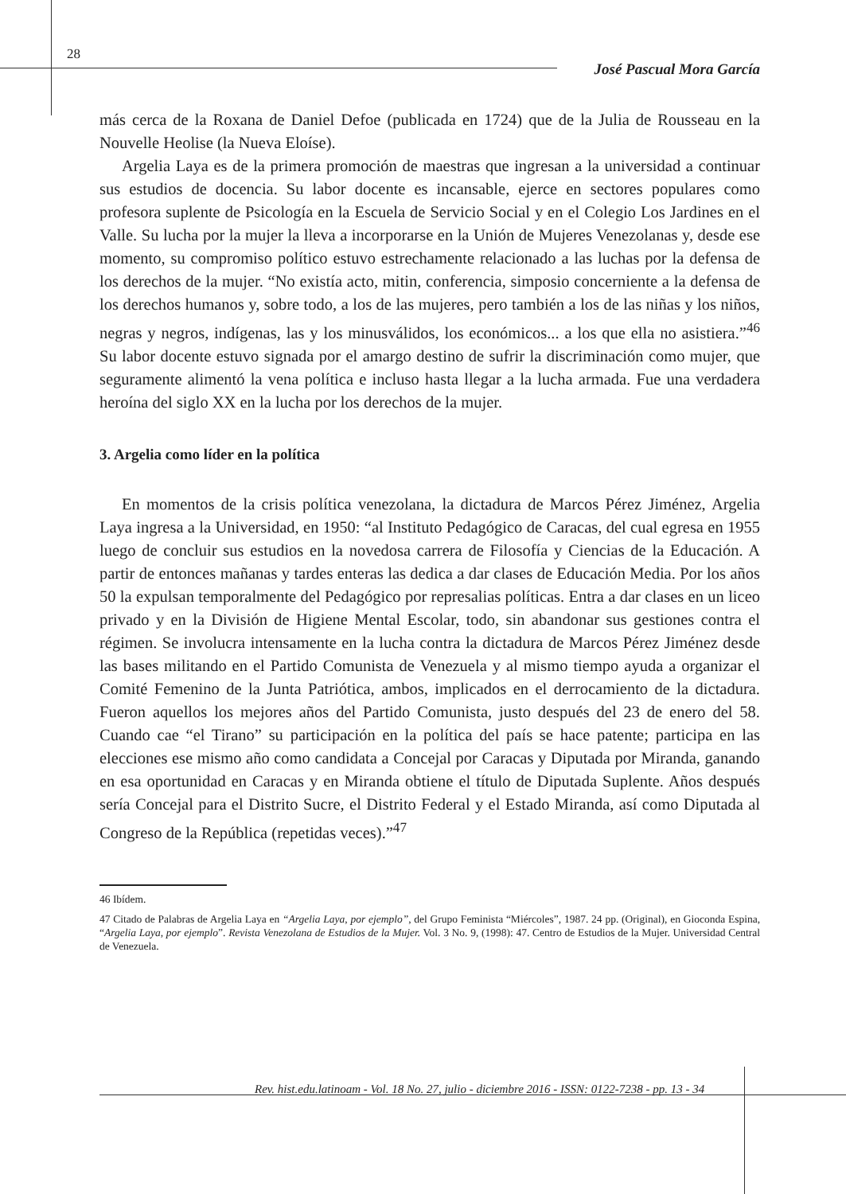28
José Pascual Mora García
más cerca de la Roxana de Daniel Defoe (publicada en 1724) que de la Julia de Rousseau en la Nouvelle Heolise (la Nueva Eloíse).
Argelia Laya es de la primera promoción de maestras que ingresan a la universidad a continuar sus estudios de docencia. Su labor docente es incansable, ejerce en sectores populares como profesora suplente de Psicología en la Escuela de Servicio Social y en el Colegio Los Jardines en el Valle. Su lucha por la mujer la lleva a incorporarse en la Unión de Mujeres Venezolanas y, desde ese momento, su compromiso político estuvo estrechamente relacionado a las luchas por la defensa de los derechos de la mujer. “No existía acto, mitin, conferencia, simposio concerniente a la defensa de los derechos humanos y, sobre todo, a los de las mujeres, pero también a los de las niñas y los niños, negras y negros, indígenas, las y los minusválidos, los económicos... a los que ella no asistiera.”<sup>46</sup> Su labor docente estuvo signada por el amargo destino de sufrir la discriminación como mujer, que seguramente alimentó la vena política e incluso hasta llegar a la lucha armada. Fue una verdadera heroína del siglo XX en la lucha por los derechos de la mujer.
3. Argelia como líder en la política
En momentos de la crisis política venezolana, la dictadura de Marcos Pérez Jiménez, Argelia Laya ingresa a la Universidad, en 1950: “al Instituto Pedagógico de Caracas, del cual egresa en 1955 luego de concluir sus estudios en la novedosa carrera de Filosofía y Ciencias de la Educación. A partir de entonces mañanas y tardes enteras las dedica a dar clases de Educación Media. Por los años 50 la expulsan temporalmente del Pedagógico por represalias políticas. Entra a dar clases en un liceo privado y en la División de Higiene Mental Escolar, todo, sin abandonar sus gestiones contra el régimen. Se involucra intensamente en la lucha contra la dictadura de Marcos Pérez Jiménez desde las bases militando en el Partido Comunista de Venezuela y al mismo tiempo ayuda a organizar el Comité Femenino de la Junta Patriótica, ambos, implicados en el derrocamiento de la dictadura. Fueron aquellos los mejores años del Partido Comunista, justo después del 23 de enero del 58. Cuando cae “el Tirano” su participación en la política del país se hace patente; participa en las elecciones ese mismo año como candidata a Concejal por Caracas y Diputada por Miranda, ganando en esa oportunidad en Caracas y en Miranda obtiene el título de Diputada Suplente. Años después sería Concejal para el Distrito Sucre, el Distrito Federal y el Estado Miranda, así como Diputada al Congreso de la República (repetidas veces).”<sup>47</sup>
46 Ibídem.
47 Citado de Palabras de Argelia Laya en “Argelia Laya, por ejemplo”, del Grupo Feminista “Miércoles”, 1987. 24 pp. (Original), en Gioconda Espina, “Argelia Laya, por ejemplo”. Revista Venezolana de Estudios de la Mujer. Vol. 3 No. 9, (1998): 47. Centro de Estudios de la Mujer. Universidad Central de Venezuela.
Rev. hist.edu.latinoam - Vol. 18 No. 27, julio - diciembre 2016 - ISSN: 0122-7238 - pp. 13 - 34